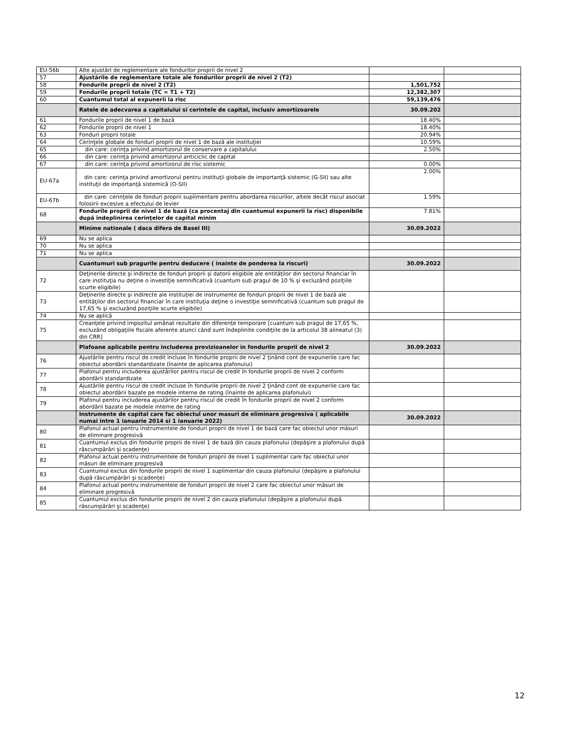| EU-56b | Alte ajustări de reglementare ale fondurilor proprii de nivel 2 | | |
| 57 | Ajustările de reglementare totale ale fondurilor proprii de nivel 2 (T2) | | |
| 58 | Fondurile proprii de nivel 2 (T2) | 1,501,752 | |
| 59 | Fondurile proprii totale (TC = T1 + T2) | 12,382,307 | |
| 60 | Cuantumul total al expunerii la risc | 59,139,476 | |
| | Ratele de adecvarea a capitalului si cerintele de capital, inclusiv amortizoarele | 30.09.202 | |
| 61 | Fondurile proprii de nivel 1 de bază | 18.40% | |
| 62 | Fondurile proprii de nivel 1 | 18.40% | |
| 63 | Fonduri proprii totale | 20.94% | |
| 64 | Cerinţele globale de fonduri proprii de nivel 1 de bază ale instituţiei | 10.59% | |
| 65 | din care: cerinţa privind amortizorul de conservare a capitalului | 2.50% | |
| 66 | din care: cerinţa privind amortizorul anticiclic de capital | | |
| 67 | din care: cerinţa privind amortizorul de risc sistemic | 0.00% | |
| EU-67a | din care: cerinţa privind amortizorul pentru instituţii globale de importanţă sistemic (G-SII) sau alte instituţii de importanţă sistemică (O-SII) | 2.00% | |
| EU-67b | din care: cerinţele de fonduri proprii suplimentare pentru abordarea riscurilor, altele decât riscul asociat folosirii excesive a efectului de levier | 1.59% | |
| 68 | Fondurile proprii de nivel 1 de bază (ca procentaj din cuantumul expunerii la risc) disponibile după îndeplinirea cerinţelor de capital minim | 7.81% | |
| | Minime nationale ( daca difera de Basel III) | 30.09.2022 | |
| 69 | Nu se aplica | | |
| 70 | Nu se aplica | | |
| 71 | Nu se aplica | | |
| | Cuantumuri sub pragurile pentru deducere ( inainte de ponderea la riscuri) | 30.09.2022 | |
| 72 | Deţinerile directe şi indirecte de fonduri proprii şi datorii eligibile ale entităţilor din sectorul financiar în care instituţia nu deţine o investiţie semnificativă (cuantum sub pragul de 10 % şi excluzând poziţiile scurte eligibile) | | |
| 73 | Deţinerile directe şi indirecte ale instituţiei de instrumente de fonduri proprii de nivel 1 de bază ale entităţilor din sectorul financiar în care instituţia deţine o investiţie semnificativă (cuantum sub pragul de 17,65 % şi excluzând poziţiile scurte eligibile) | | |
| 74 | Nu se aplică | | |
| 75 | Creanţele privind impozitul amânat rezultate din diferenţe temporare [cuantum sub pragul de 17,65 %, excluzând obligaţiile fiscale aferente atunci când sunt îndeplinite condiţiile de la articolul 38 alineatul (3) din CRR] | | |
| | Plafoane aplicabile pentru includerea provizioanelor in fondurile proprii de nivel 2 | 30.09.2022 | |
| 76 | Ajustările pentru riscul de credit incluse în fondurile proprii de nivel 2 ţinând cont de expunerile care fac obiectul abordării standardizate (înainte de aplicarea plafonului) | | |
| 77 | Plafonul pentru includerea ajustărilor pentru riscul de credit în fondurile proprii de nivel 2 conform abordării standardizate | | |
| 78 | Ajustările pentru riscul de credit incluse în fondurile proprii de nivel 2 ţinând cont de expunerile care fac obiectul abordării bazate pe modele interne de rating (înainte de aplicarea plafonului) | | |
| 79 | Plafonul pentru includerea ajustărilor pentru riscul de credit în fondurile proprii de nivel 2 conform abordării bazate pe modele interne de rating | | |
| | Instrumente de capital care fac obiectul unor masuri de eliminare progresiva ( aplicabile numai intre 1 ianuarie 2014 si 1 ianuarie 2022) | 30.09.2022 | |
| 80 | Plafonul actual pentru instrumentele de fonduri proprii de nivel 1 de bază care fac obiectul unor măsuri de eliminare progresivă | | |
| 81 | Cuantumul exclus din fondurile proprii de nivel 1 de bază din cauza plafonului (depăşire a plafonului după răscumpărări şi scadenţe) | | |
| 82 | Plafonul actual pentru instrumentele de fonduri proprii de nivel 1 suplimentar care fac obiectul unor măsuri de eliminare progresivă | | |
| 83 | Cuantumul exclus din fondurile proprii de nivel 1 suplimentar din cauza plafonului (depăşire a plafonului după răscumpărări şi scadenţe) | | |
| 84 | Plafonul actual pentru instrumentele de fonduri proprii de nivel 2 care fac obiectul unor măsuri de eliminare progresivă | | |
| 85 | Cuantumul exclus din fondurile proprii de nivel 2 din cauza plafonului (depăşire a plafonului după răscumpărări şi scadenţe) | | |
12